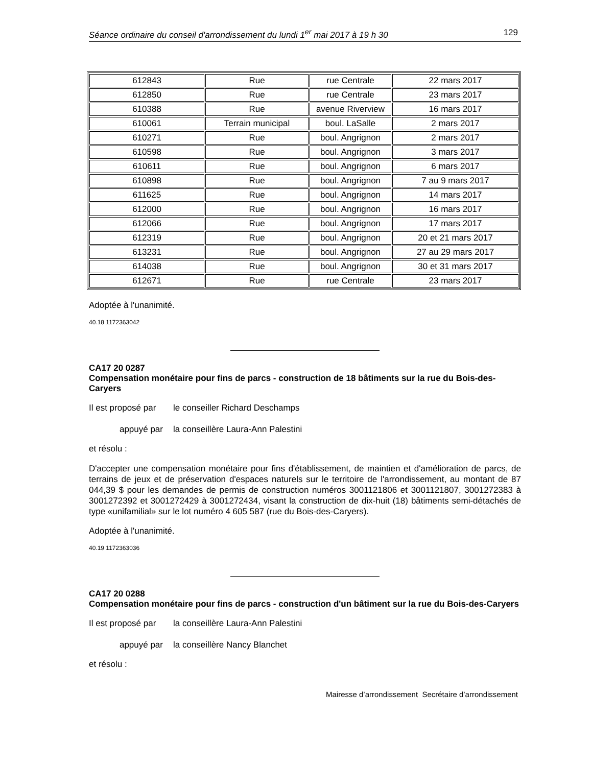Séance ordinaire du conseil d'arrondissement du lundi 1<sup>er</sup> mai 2017 à 19 h 30 129
| 612843 | Rue | rue Centrale | 22 mars 2017 |
| 612850 | Rue | rue Centrale | 23 mars 2017 |
| 610388 | Rue | avenue Riverview | 16 mars 2017 |
| 610061 | Terrain municipal | boul. LaSalle | 2 mars 2017 |
| 610271 | Rue | boul. Angrignon | 2 mars 2017 |
| 610598 | Rue | boul. Angrignon | 3 mars 2017 |
| 610611 | Rue | boul. Angrignon | 6 mars 2017 |
| 610898 | Rue | boul. Angrignon | 7 au 9 mars 2017 |
| 611625 | Rue | boul. Angrignon | 14 mars 2017 |
| 612000 | Rue | boul. Angrignon | 16 mars 2017 |
| 612066 | Rue | boul. Angrignon | 17 mars 2017 |
| 612319 | Rue | boul. Angrignon | 20 et 21 mars 2017 |
| 613231 | Rue | boul. Angrignon | 27 au 29 mars 2017 |
| 614038 | Rue | boul. Angrignon | 30 et 31 mars 2017 |
| 612671 | Rue | rue Centrale | 23 mars 2017 |
Adoptée à l'unanimité.
40.18 1172363042
CA17 20 0287
Compensation monétaire pour fins de parcs - construction de 18 bâtiments sur la rue du Bois-des-Caryers
Il est proposé par le conseiller Richard Deschamps
appuyé par la conseillère Laura-Ann Palestini
et résolu :
D'accepter une compensation monétaire pour fins d'établissement, de maintien et d'amélioration de parcs, de terrains de jeux et de préservation d'espaces naturels sur le territoire de l'arrondissement, au montant de 87 044,39 $ pour les demandes de permis de construction numéros 3001121806 et 3001121807, 3001272383 à 3001272392 et 3001272429 à 3001272434, visant la construction de dix-huit (18) bâtiments semi-détachés de type «unifamilial» sur le lot numéro 4 605 587 (rue du Bois-des-Caryers).
Adoptée à l'unanimité.
40.19 1172363036
CA17 20 0288
Compensation monétaire pour fins de parcs - construction d'un bâtiment sur la rue du Bois-des-Caryers
Il est proposé par la conseillère Laura-Ann Palestini
appuyé par la conseillère Nancy Blanchet
et résolu :
Mairesse d’arrondissement Secrétaire d’arrondissement